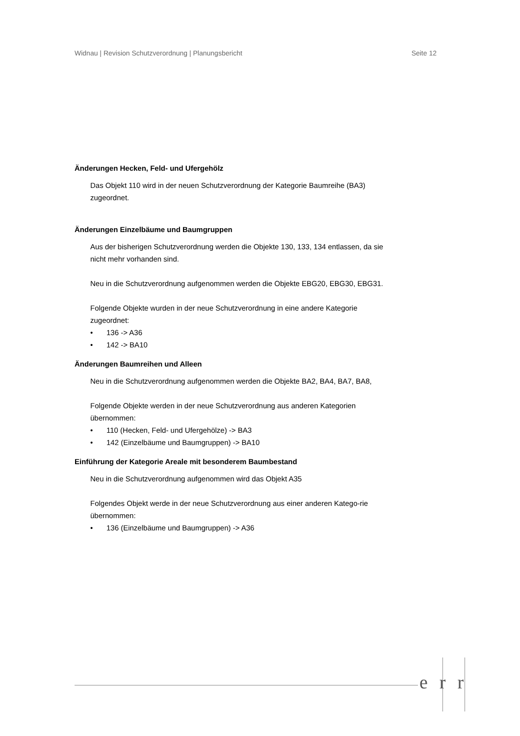Widnau | Revision Schutzverordnung | Planungsbericht Seite 12
Änderungen Hecken, Feld- und Ufergehölz
Das Objekt 110 wird in der neuen Schutzverordnung der Kategorie Baumreihe (BA3) zugeordnet.
Änderungen Einzelbäume und Baumgruppen
Aus der bisherigen Schutzverordnung werden die Objekte 130, 133, 134 entlassen, da sie nicht mehr vorhanden sind.
Neu in die Schutzverordnung aufgenommen werden die Objekte EBG20, EBG30, EBG31.
Folgende Objekte wurden in der neue Schutzverordnung in eine andere Kategorie zugeordnet:
• 136 -> A36
• 142 -> BA10
Änderungen Baumreihen und Alleen
Neu in die Schutzverordnung aufgenommen werden die Objekte BA2, BA4, BA7, BA8,
Folgende Objekte werden in der neue Schutzverordnung aus anderen Kategorien übernommen:
• 110 (Hecken, Feld- und Ufergehölze) -> BA3
• 142 (Einzelbäume und Baumgruppen) -> BA10
Einführung der Kategorie Areale mit besonderem Baumbestand
Neu in die Schutzverordnung aufgenommen wird das Objekt A35
Folgendes Objekt werde in der neue Schutzverordnung aus einer anderen Katego-rie übernommen:
• 136 (Einzelbäume und Baumgruppen) -> A36
err